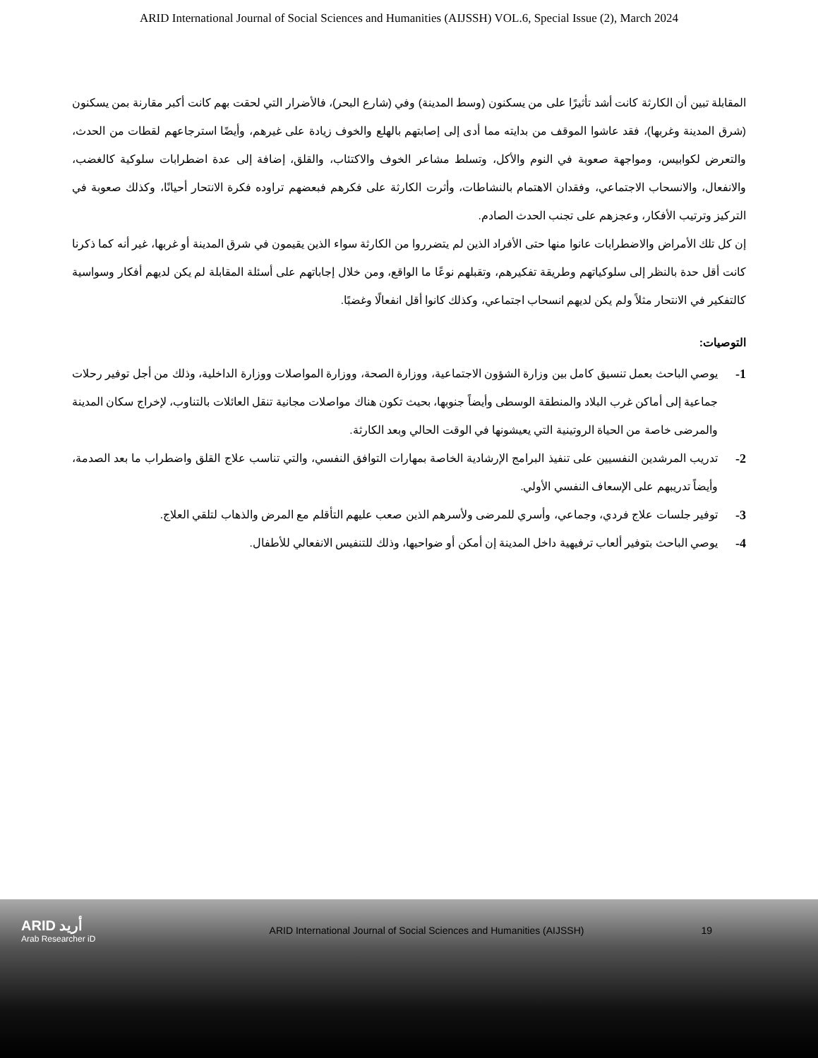ARID International Journal of Social Sciences and Humanities (AIJSSH) VOL.6, Special Issue (2), March 2024
المقابلة تبين أن الكارثة كانت أشد تأثيرًا على من يسكنون (وسط المدينة) وفي (شارع البحر)، فالأضرار التي لحقت بهم كانت أكبر مقارنة بمن يسكنون (شرق المدينة وغربها)، فقد عاشوا الموقف من بدايته مما أدى إلى إصابتهم بالهلع والخوف زيادة على غيرهم، وأيضًا استرجاعهم لقطات من الحدث، والتعرض لكوابيس، ومواجهة صعوبة في النوم والأكل، وتسلط مشاعر الخوف والاكتئاب، والقلق، إضافة إلى عدة اضطرابات سلوكية كالغضب، والانفعال، والانسحاب الاجتماعي، وفقدان الاهتمام بالنشاطات، وأثرت الكارثة على فكرهم فبعضهم تراوده فكرة الانتحار أحيانًا، وكذلك صعوبة في التركيز وترتيب الأفكار، وعجزهم على تجنب الحدث الصادم.
إن كل تلك الأمراض والاضطرابات عانوا منها حتى الأفراد الذين لم يتضرروا من الكارثة سواء الذين يقيمون في شرق المدينة أو غربها، غير أنه كما ذكرنا كانت أقل حدة بالنظر إلى سلوكياتهم وطريقة تفكيرهم، وتقبلهم نوعًا ما الواقع، ومن خلال إجاباتهم على أسئلة المقابلة لم يكن لديهم أفكار وسواسية كالتفكير في الانتحار مثلاً ولم يكن لديهم انسحاب اجتماعي، وكذلك كانوا أقل انفعالًا وغضبًا.
التوصيات:
1- يوصي الباحث بعمل تنسيق كامل بين وزارة الشؤون الاجتماعية، ووزارة الصحة، ووزارة المواصلات ووزارة الداخلية، وذلك من أجل توفير رحلات جماعية إلى أماكن غرب البلاد والمنطقة الوسطى وأيضاً جنوبها، بحيث تكون هناك مواصلات مجانية تنقل العائلات بالتناوب، لإخراج سكان المدينة والمرضى خاصة من الحياة الروتينية التي يعيشونها في الوقت الحالي وبعد الكارثة.
2- تدريب المرشدين النفسيين على تنفيذ البرامج الإرشادية الخاصة بمهارات التوافق النفسي، والتي تناسب علاج القلق واضطراب ما بعد الصدمة، وأيضاً تدريبهم على الإسعاف النفسي الأولي.
3- توفير جلسات علاج فردي، وجماعي، وأسري للمرضى ولأسرهم الذين صعب عليهم التأقلم مع المرض والذهاب لتلقي العلاج.
4- يوصي الباحث بتوفير ألعاب ترفيهية داخل المدينة إن أمكن أو ضواحيها، وذلك للتنفيس الانفعالي للأطفال.
ARID أريد
Arab Researcher iD
ARID International Journal of Social Sciences and Humanities (AIJSSH)
19